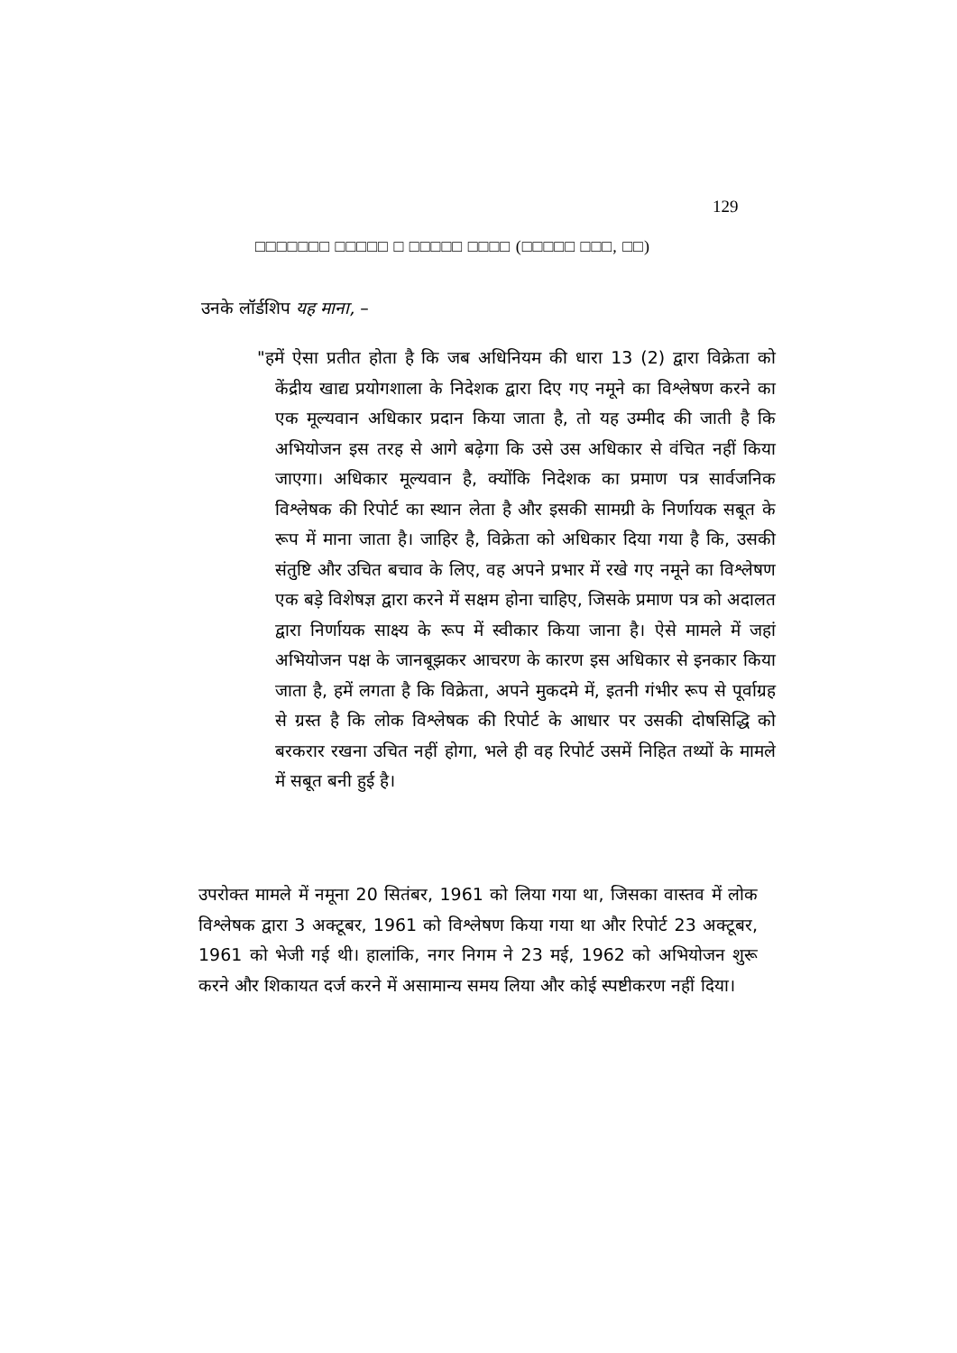129
□□□□□□□ □□□□□ □ □□□□□ □□□□ (□□□□□ □□□, □□)
उनके लॉर्डशिप यह माना, –
"हमें ऐसा प्रतीत होता है कि जब अधिनियम की धारा 13 (2) द्वारा विक्रेता को केंद्रीय खाद्य प्रयोगशाला के निदेशक द्वारा दिए गए नमूने का विश्लेषण करने का एक मूल्यवान अधिकार प्रदान किया जाता है, तो यह उम्मीद की जाती है कि अभियोजन इस तरह से आगे बढ़ेगा कि उसे उस अधिकार से वंचित नहीं किया जाएगा। अधिकार मूल्यवान है, क्योंकि निदेशक का प्रमाण पत्र सार्वजनिक विश्लेषक की रिपोर्ट का स्थान लेता है और इसकी सामग्री के निर्णायक सबूत के रूप में माना जाता है। जाहिर है, विक्रेता को अधिकार दिया गया है कि, उसकी संतुष्टि और उचित बचाव के लिए, वह अपने प्रभार में रखे गए नमूने का विश्लेषण एक बड़े विशेषज्ञ द्वारा करने में सक्षम होना चाहिए, जिसके प्रमाण पत्र को अदालत द्वारा निर्णायक साक्ष्य के रूप में स्वीकार किया जाना है। ऐसे मामले में जहां अभियोजन पक्ष के जानबूझकर आचरण के कारण इस अधिकार से इनकार किया जाता है, हमें लगता है कि विक्रेता, अपने मुकदमे में, इतनी गंभीर रूप से पूर्वाग्रह से ग्रस्त है कि लोक विश्लेषक की रिपोर्ट के आधार पर उसकी दोषसिद्धि को बरकरार रखना उचित नहीं होगा, भले ही वह रिपोर्ट उसमें निहित तथ्यों के मामले में सबूत बनी हुई है।
उपरोक्त मामले में नमूना 20 सितंबर, 1961 को लिया गया था, जिसका वास्तव में लोक विश्लेषक द्वारा 3 अक्टूबर, 1961 को विश्लेषण किया गया था और रिपोर्ट 23 अक्टूबर, 1961 को भेजी गई थी। हालांकि, नगर निगम ने 23 मई, 1962 को अभियोजन शुरू करने और शिकायत दर्ज करने में असामान्य समय लिया और कोई स्पष्टीकरण नहीं दिया।